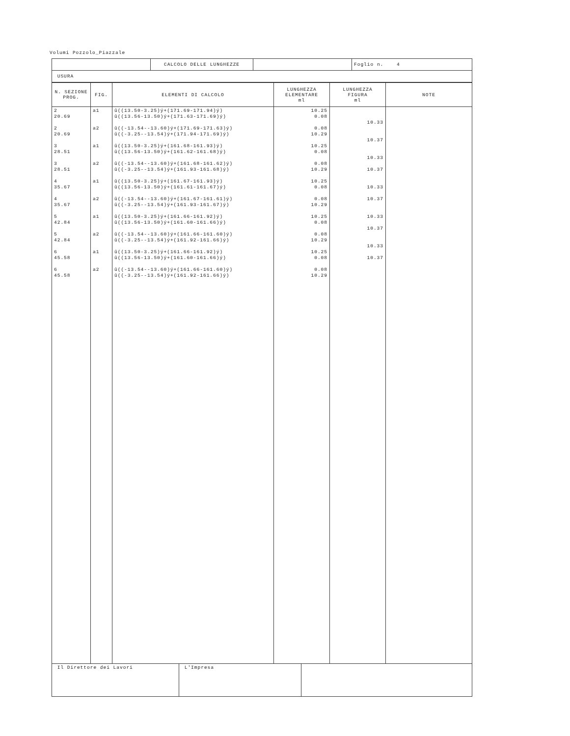Volumi Pozzolo_Piazzale
| | CALCOLO DELLE LUNGHEZZE | | Foglio n. 4 |
| USURA | | | |
| N. SEZIONE PROG. | FIG. | ELEMENTI DI CALCOLO | LUNGHEZZA ELEMENTARE ml | LUNGHEZZA FIGURA ml | NOTE |
| --- | --- | --- | --- | --- | --- |
| 2 20.69 2 20.69 3 28.51 3 28.51 4 35.67 4 35.67 5 42.84 5 42.84 6 45.58 6 45.58 | a1 a2 a1 a2 a1 a2 a1 a2 a1 a2 | û((13.50-3.25)ý+(171.69-171.94)ý) û((13.56-13.50)ý+(171.63-171.69)ý) û((-13.54--13.60)ý+(171.69-171.63)ý) û((-3.25--13.54)ý+(171.94-171.69)ý) û((13.50-3.25)ý+(161.68-161.93)ý) û((13.56-13.50)ý+(161.62-161.68)ý) û((-13.54--13.60)ý+(161.68-161.62)ý) û((-3.25--13.54)ý+(161.93-161.68)ý) û((13.50-3.25)ý+(161.67-161.93)ý) û((13.56-13.50)ý+(161.61-161.67)ý) û((-13.54--13.60)ý+(161.67-161.61)ý) û((-3.25--13.54)ý+(161.93-161.67)ý) û((13.50-3.25)ý+(161.66-161.92)ý) û((13.56-13.50)ý+(161.60-161.66)ý) û((-13.54--13.60)ý+(161.66-161.60)ý) û((-3.25--13.54)ý+(161.92-161.66)ý) û((13.50-3.25)ý+(161.66-161.92)ý) û((13.56-13.50)ý+(161.60-161.66)ý) û((-13.54--13.60)ý+(161.66-161.60)ý) û((-3.25--13.54)ý+(161.92-161.66)ý) | 10.25 0.08 0.08 10.29 10.25 0.08 0.08 10.29 10.25 0.08 0.08 10.29 10.25 0.08 0.08 10.29 10.25 0.08 0.08 10.29 | 10.33 10.37 10.33 10.37 10.33 10.37 10.33 10.37 10.33 10.37 | |
| Il Direttore dei Lavori | L'Impresa | |